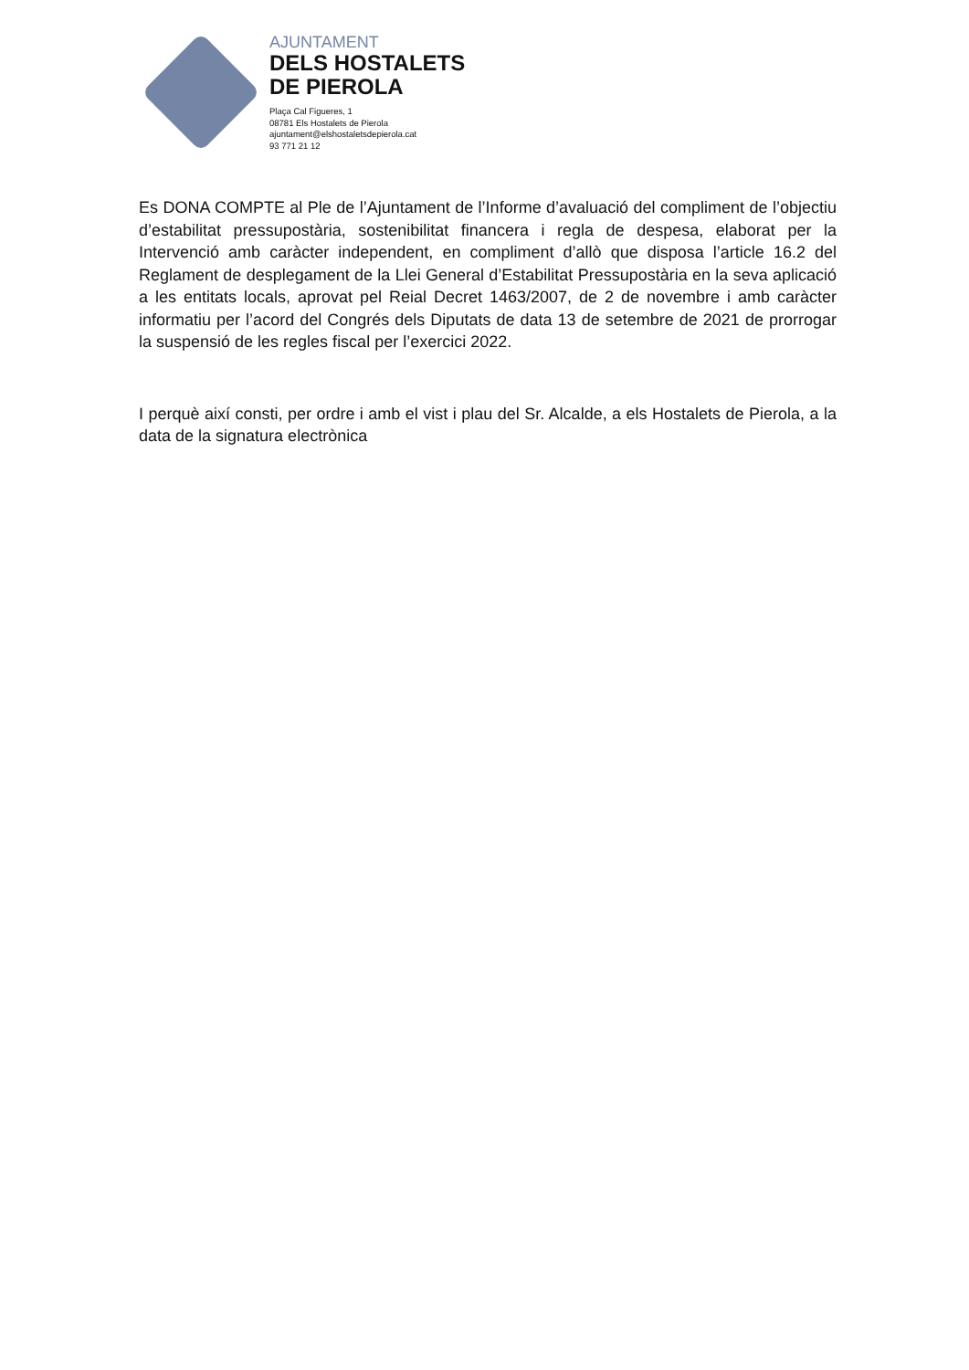AJUNTAMENT
DELS HOSTALETS
DE PIEROLA
Plaça Cal Figueres, 1
08781 Els Hostalets de Pierola
ajuntament@elshostaletsdepierola.cat
93 771 21 12
Es DONA COMPTE al Ple de l’Ajuntament de l’Informe d’avaluació del compliment de l’objectiu d’estabilitat pressupostària, sostenibilitat financera i regla de despesa, elaborat per la Intervenció amb caràcter independent, en compliment d’allò que disposa l’article 16.2 del Reglament de desplegament de la Llei General d’Estabilitat Pressupostària en la seva aplicació a les entitats locals, aprovat pel Reial Decret 1463/2007, de 2 de novembre i amb caràcter informatiu per l’acord del Congrés dels Diputats de data 13 de setembre de 2021 de prorrogar la suspensió de les regles fiscal per l’exercici 2022.
I perquè així consti, per ordre i amb el vist i plau del Sr. Alcalde, a els Hostalets de Pierola, a la data de la signatura electrònica